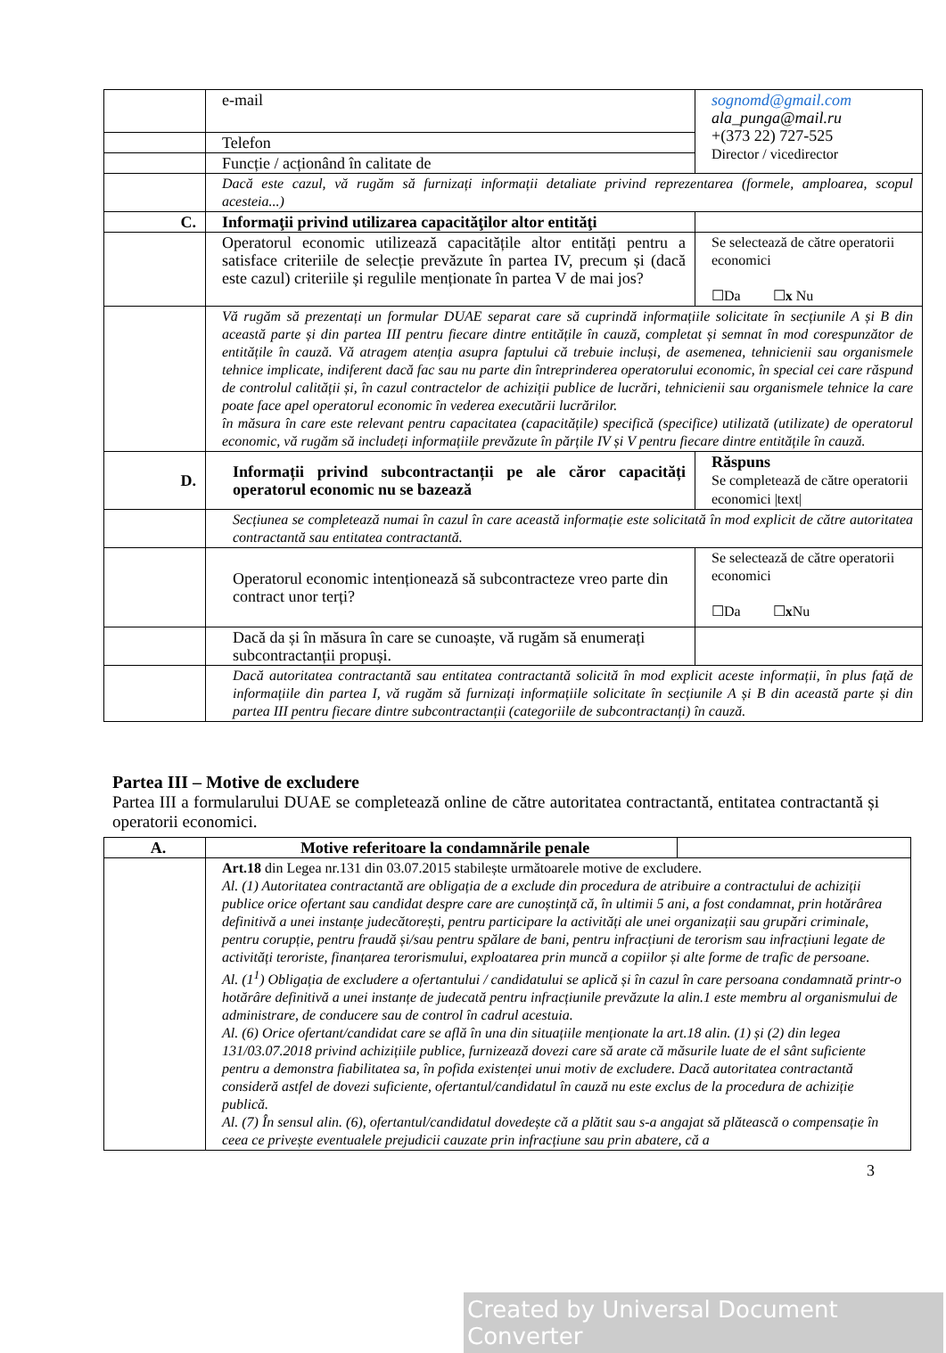| | e-mail | sognomd@gmail.com ala_punga@mail.ru +(373 22) 727-525 Director / vicedirector |
| | Telefon | |
| | Funcție / acționând în calitate de | |
| | Dacă este cazul, vă rugăm să furnizați informații detaliate privind reprezentarea (formele, amploarea, scopul acesteia...) | |
| C. | Informaţii privind utilizarea capacităţilor altor entităţi | |
| | Operatorul economic utilizează capacitățile altor entități pentru a satisface criteriile de selecție prevăzute în partea IV, precum și (dacă este cazul) criteriile și regulile menționate în partea V de mai jos? | Se selectează de către operatorii economici ☐Da ☐ x Nu |
| | Vă rugăm să prezentați un formular DUAE separat care să cuprindă informațiile solicitate în secțiunile A și B din această parte și din partea III pentru fiecare dintre entitățile în cauză, completat și semnat în mod corespunzător de entitățile în cauză. Vă atragem atenția asupra faptului că trebuie incluși, de asemenea, tehnicienii sau organismele tehnice implicate, indiferent dacă fac sau nu parte din întreprinderea operatorului economic, în special cei care răspund de controlul calității și, în cazul contractelor de achiziții publice de lucrări, tehnicienii sau organismele tehnice la care poate face apel operatorul economic în vederea executării lucrărilor. în măsura în care este relevant pentru capacitatea (capacitățile) specifică (specifice) utilizată (utilizate) de operatorul economic, vă rugăm să includeți informațiile prevăzute în părțile IV și V pentru fiecare dintre entitățile în cauză. | |
| D. | Informații privind subcontractanții pe ale căror capacități operatorul economic nu se bazează | Răspuns Se completează de către operatorii economici /text/ |
| | Secțiunea se completează numai în cazul în care această informație este solicitată în mod explicit de către autoritatea contractantă sau entitatea contractantă. | |
| | Operatorul economic intenționează să subcontracteze vreo parte din contract unor terți? | Se selectează de către operatorii economici ☐Da ☐ x Nu |
| | Dacă da și în măsura în care se cunoaște, vă rugăm să enumerați subcontractanții propuși. | |
| | Dacă autoritatea contractantă sau entitatea contractantă solicită în mod explicit aceste informații, în plus față de informațiile din partea I, vă rugăm să furnizați informațiile solicitate în secțiunile A și B din această parte și din partea III pentru fiecare dintre subcontractanții (categoriile de subcontractanți) în cauză. | |
Partea III – Motive de excludere
Partea III a formularului DUAE se completează online de către autoritatea contractantă, entitatea contractantă și operatorii economici.
| A. | Motive referitoare la condamnările penale | |
| | Art.18 din Legea nr.131 din 03.07.2015 stabilește următoarele motive de excludere. Al. (1) Autoritatea contractantă are obligația de a exclude din procedura de atribuire a contractului de achiziții publice orice ofertant sau candidat despre care are cunoștință că, în ultimii 5 ani, a fost condamnat, prin hotărârea definitivă a unei instanțe judecătorești, pentru participare la activități ale unei organizații sau grupări criminale, pentru corupție, pentru fraudă și/sau pentru spălare de bani, pentru infracțiuni de terorism sau infracțiuni legate de activități teroriste, finanțarea terorismului, exploatarea prin muncă a copiilor și alte forme de trafic de persoane. Al. (1<sup>1</sup>) Obligația de excludere a ofertantului / candidatului se aplică și în cazul în care persoana condamnată printr-o hotărâre definitivă a unei instanțe de judecată pentru infracțiunile prevăzute la alin.1 este membru al organismului de administrare, de conducere sau de control în cadrul acestuia. Al. (6) Orice ofertant/candidat care se află în una din situațiile menționate la art.18 alin. (1) și (2) din legea 131/03.07.2018 privind achizițiile publice, furnizează dovezi care să arate că măsurile luate de el sânt suficiente pentru a demonstra fiabilitatea sa, în pofida existenței unui motiv de excludere. Dacă autoritatea contractantă consideră astfel de dovezi suficiente, ofertantul/candidatul în cauză nu este exclus de la procedura de achiziție publică. Al. (7) În sensul alin. (6), ofertantul/candidatul dovedește că a plătit sau s-a angajat să plătească o compensație în ceea ce privește eventualele prejudicii cauzate prin infracțiune sau prin abatere, că a | |
3
Created by Universal Document Converter